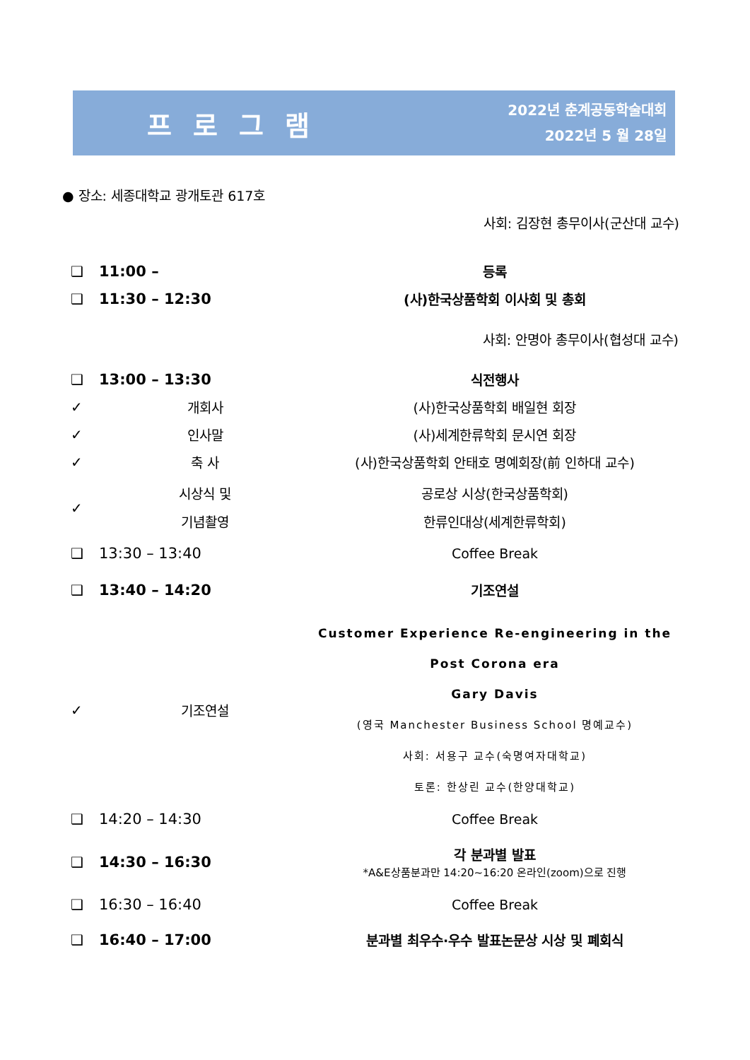프로그램
2022년 춘계공동학술대회
2022년 5 월 28일
● 장소: 세종대학교 광개토관 617호
사회: 김장현 총무이사(군산대 교수)
| ❑ | 11:00 – | 등록 |
| ❑ | 11:30 – 12:30 | (사)한국상품학회 이사회 및 총회 |
| | | 사회: 안명아 총무이사(협성대 교수) |
| ❑ | 13:00 – 13:30 | 식전행사 |
| ✓ | 개회사 | (사)한국상품학회 배일현 회장 |
| ✓ | 인사말 | (사)세계한류학회 문시연 회장 |
| ✓ | 축 사 | (사)한국상품학회 안태호 명예회장(前 인하대 교수) |
| ✓ | 시상식 및 기념촬영 | 공로상 시상(한국상품학회) 한류인대상(세계한류학회) |
| ❑ | 13:30 – 13:40 | Coffee Break |
| ❑ | 13:40 – 14:20 | 기조연설 |
| ✓ | 기조연설 | Customer Experience Re-engineering in the Post Corona era Gary Davis (영국 Manchester Business School 명예교수) 사회: 서용구 교수(숙명여자대학교) 토론: 한상린 교수(한양대학교) |
| ❑ | 14:20 – 14:30 | Coffee Break |
| ❑ | 14:30 – 16:30 | 각 분과별 발표 *A&E상품분과만 14:20~16:20 온라인(zoom)으로 진행 |
| ❑ | 16:30 – 16:40 | Coffee Break |
| ❑ | 16:40 – 17:00 | 분과별 최우수·우수 발표논문상 시상 및 폐회식 |